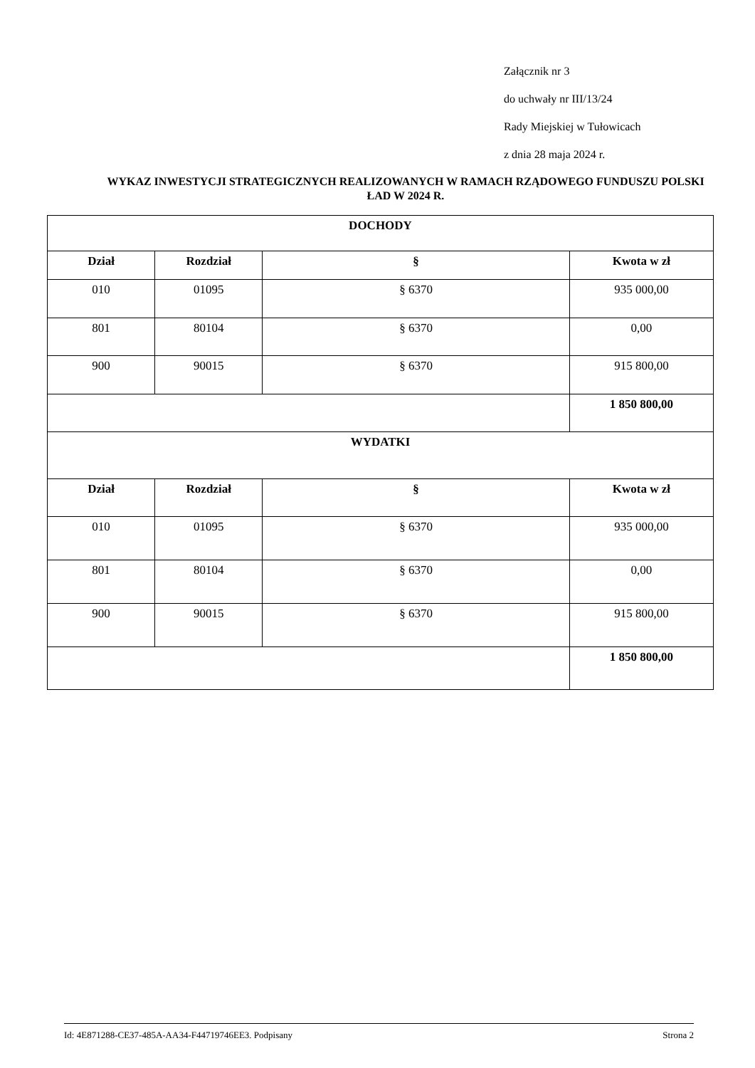Załącznik nr 3
do uchwały nr III/13/24
Rady Miejskiej w Tułowicach
z dnia 28 maja 2024 r.
WYKAZ INWESTYCJI STRATEGICZNYCH REALIZOWANYCH W RAMACH RZĄDOWEGO FUNDUSZU POLSKI ŁAD W 2024 R.
| DOCHODY | | | |
| --- | --- | --- | --- |
| Dział | Rozdział | § | Kwota w zł |
| 010 | 01095 | § 6370 | 935 000,00 |
| 801 | 80104 | § 6370 | 0,00 |
| 900 | 90015 | § 6370 | 915 800,00 |
| | | | 1 850 800,00 |
| WYDATKI | | | |
| Dział | Rozdział | § | Kwota w zł |
| 010 | 01095 | § 6370 | 935 000,00 |
| 801 | 80104 | § 6370 | 0,00 |
| 900 | 90015 | § 6370 | 915 800,00 |
| | | | 1 850 800,00 |
Id: 4E871288-CE37-485A-AA34-F44719746EE3. Podpisany Strona 2